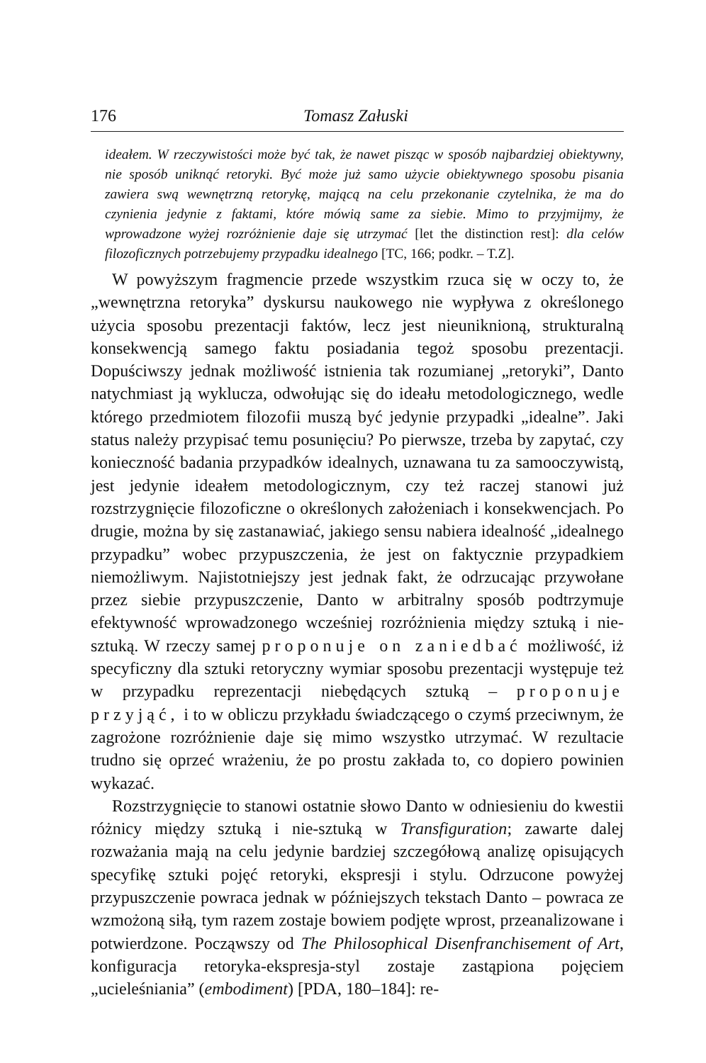176 Tomasz Załuski
ideałem. W rzeczywistości może być tak, że nawet pisząc w sposób najbardziej obiektywny, nie sposób uniknąć retoryki. Być może już samo użycie obiektywnego sposobu pisania zawiera swą wewnętrzną retorykę, mającą na celu przekonanie czytelnika, że ma do czynienia jedynie z faktami, które mówią same za siebie. Mimo to przyjmijmy, że wprowadzone wyżej rozróżnienie daje się utrzymać [let the distinction rest]: dla celów filozoficznych potrzebujemy przypadku idealnego [TC, 166; podkr. – T.Z].
W powyższym fragmencie przede wszystkim rzuca się w oczy to, że „wewnętrzna retoryka” dyskursu naukowego nie wypływa z określonego użycia sposobu prezentacji faktów, lecz jest nieuniknioną, strukturalną konsekwencją samego faktu posiadania tegoż sposobu prezentacji. Dopuściwszy jednak możliwość istnienia tak rozumianej „retoryki”, Danto natychmiast ją wyklucza, odwołując się do ideału metodologicznego, wedle którego przedmiotem filozofii muszą być jedynie przypadki „idealne”. Jaki status należy przypisać temu posunięciu? Po pierwsze, trzeba by zapytać, czy konieczność badania przypadków idealnych, uznawana tu za samooczywistą, jest jedynie ideałem metodologicznym, czy też raczej stanowi już rozstrzygnięcie filozoficzne o określonych założeniach i konsekwencjach. Po drugie, można by się zastanawiać, jakiego sensu nabiera idealność „idealnego przypadku” wobec przypuszczenia, że jest on faktycznie przypadkiem niemożliwym. Najistotniejszy jest jednak fakt, że odrzucając przywołane przez siebie przypuszczenie, Danto w arbitralny sposób podtrzymuje efektywność wprowadzonego wcześniej rozróżnienia między sztuką i nie-sztuką. W rzeczy samej proponuje on zaniedbać możliwość, iż specyficzny dla sztuki retoryczny wymiar sposobu prezentacji występuje też w przypadku reprezentacji niebędących sztuką – proponuje przyjąć, i to w obliczu przykładu świadczącego o czymś przeciwnym, że zagrożone rozróżnienie daje się mimo wszystko utrzymać. W rezultacie trudno się oprzeć wrażeniu, że po prostu zakłada to, co dopiero powinien wykazać.
Rozstrzygnięcie to stanowi ostatnie słowo Danto w odniesieniu do kwestii różnicy między sztuką i nie-sztuką w Transfiguration; zawarte dalej rozważania mają na celu jedynie bardziej szczegółową analizę opisujących specyfikę sztuki pojęć retoryki, ekspresji i stylu. Odrzucone powyżej przypuszczenie powraca jednak w późniejszych tekstach Danto – powraca ze wzmożoną siłą, tym razem zostaje bowiem podjęte wprost, przeanalizowane i potwierdzone. Począwszy od The Philosophical Disenfranchisement of Art, konfiguracja retoryka-ekspresja-styl zostaje zastąpiona pojęciem „ucieleśniania” (embodiment) [PDA, 180–184]: re-